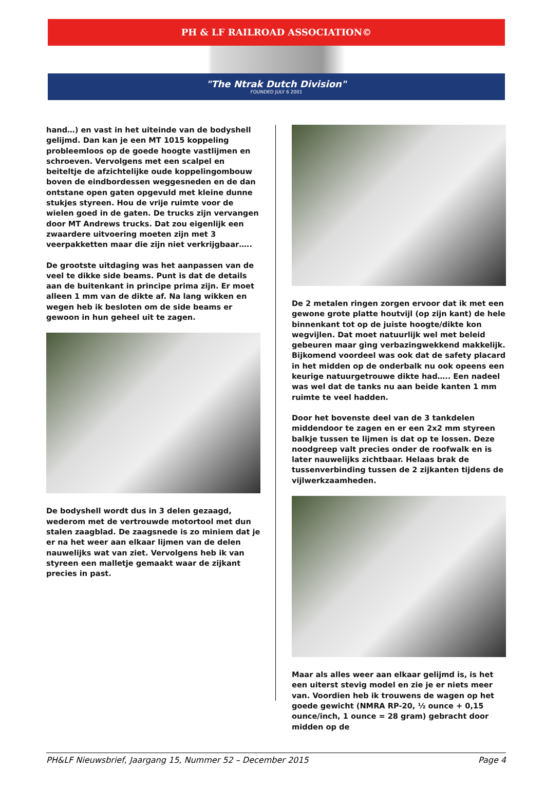PH & LF RAILROAD ASSOCIATION©
"The Ntrak Dutch Division"
FOUNDED JULY 6 2001
hand…) en vast in het uiteinde van de bodyshell gelijmd. Dan kan je een MT 1015 koppeling probleemloos op de goede hoogte vastlijmen en schroeven. Vervolgens met een scalpel en beiteltje de afzichtelijke oude koppelingombouw boven de eindbordessen weggesneden en de dan ontstane open gaten opgevuld met kleine dunne stukjes styreen. Hou de vrije ruimte voor de wielen goed in de gaten. De trucks zijn vervangen door MT Andrews trucks. Dat zou eigenlijk een zwaardere uitvoering moeten zijn met 3 veerpakketten maar die zijn niet verkrijgbaar…..
De grootste uitdaging was het aanpassen van de veel te dikke side beams. Punt is dat de details aan de buitenkant in principe prima zijn. Er moet alleen 1 mm van de dikte af. Na lang wikken en wegen heb ik besloten om de side beams er gewoon in hun geheel uit te zagen.
De bodyshell wordt dus in 3 delen gezaagd, wederom met de vertrouwde motortool met dun stalen zaagblad. De zaagsnede is zo miniem dat je er na het weer aan elkaar lijmen van de delen nauwelijks wat van ziet. Vervolgens heb ik van styreen een malletje gemaakt waar de zijkant precies in past.
De 2 metalen ringen zorgen ervoor dat ik met een gewone grote platte houtvijl (op zijn kant) de hele binnenkant tot op de juiste hoogte/dikte kon wegvijlen. Dat moet natuurlijk wel met beleid gebeuren maar ging verbazingwekkend makkelijk. Bijkomend voordeel was ook dat de safety placard in het midden op de onderbalk nu ook opeens een keurige natuurgetrouwe dikte had….. Een nadeel was wel dat de tanks nu aan beide kanten 1 mm ruimte te veel hadden.
Door het bovenste deel van de 3 tankdelen middendoor te zagen en er een 2x2 mm styreen balkje tussen te lijmen is dat op te lossen. Deze noodgreep valt precies onder de roofwalk en is later nauwelijks zichtbaar. Helaas brak de tussenverbinding tussen de 2 zijkanten tijdens de vijlwerkzaamheden.
Maar als alles weer aan elkaar gelijmd is, is het een uiterst stevig model en zie je er niets meer van. Voordien heb ik trouwens de wagen op het goede gewicht (NMRA RP-20, ½ ounce + 0,15 ounce/inch, 1 ounce = 28 gram) gebracht door midden op de
PH&LF Nieuwsbrief, Jaargang 15, Nummer 52 – December 2015 Page 4